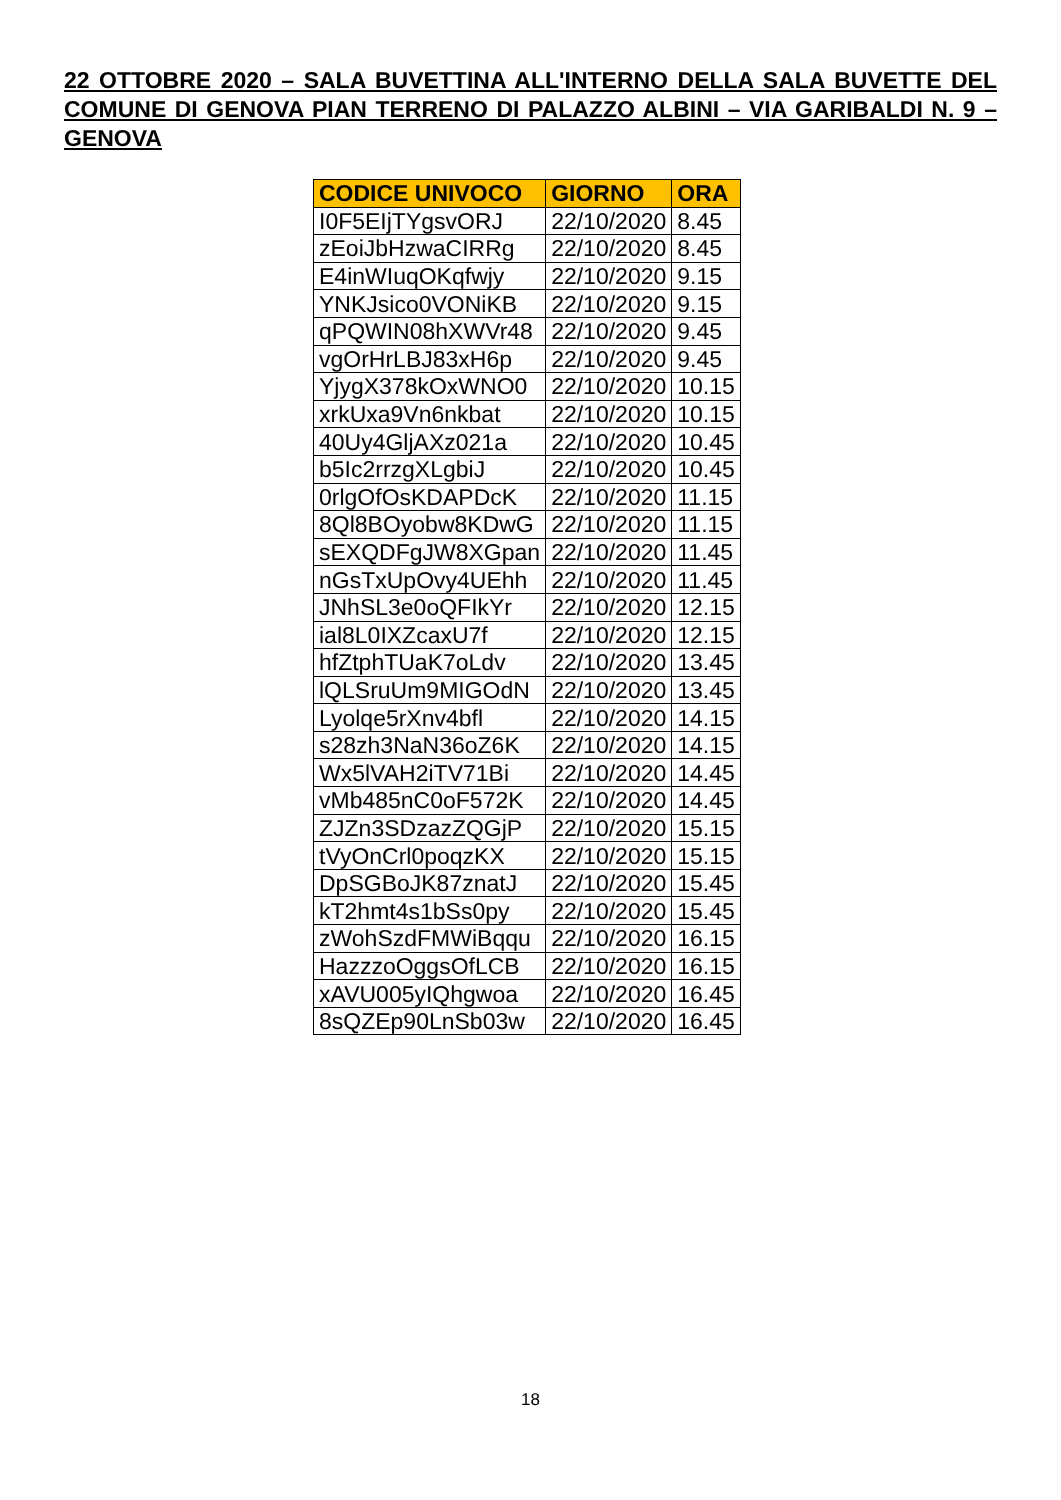22 OTTOBRE 2020 – SALA BUVETTINA ALL'INTERNO DELLA SALA BUVETTE DEL COMUNE DI GENOVA PIAN TERRENO DI PALAZZO ALBINI – VIA GARIBALDI N. 9 – GENOVA
| CODICE UNIVOCO | GIORNO | ORA |
| --- | --- | --- |
| I0F5EIjTYgsvORJ | 22/10/2020 | 8.45 |
| zEoiJbHzwaCIRRg | 22/10/2020 | 8.45 |
| E4inWIuqOKqfwjy | 22/10/2020 | 9.15 |
| YNKJsico0VONiKB | 22/10/2020 | 9.15 |
| qPQWIN08hXWVr48 | 22/10/2020 | 9.45 |
| vgOrHrLBJ83xH6p | 22/10/2020 | 9.45 |
| YjygX378kOxWNO0 | 22/10/2020 | 10.15 |
| xrkUxa9Vn6nkbat | 22/10/2020 | 10.15 |
| 40Uy4GljAXz021a | 22/10/2020 | 10.45 |
| b5Ic2rrzgXLgbiJ | 22/10/2020 | 10.45 |
| 0rlgOfOsKDAPDcK | 22/10/2020 | 11.15 |
| 8Ql8BOyobw8KDwG | 22/10/2020 | 11.15 |
| sEXQDFgJW8XGpan | 22/10/2020 | 11.45 |
| nGsTxUpOvy4UEhh | 22/10/2020 | 11.45 |
| JNhSL3e0oQFIkYr | 22/10/2020 | 12.15 |
| ial8L0IXZcaxU7f | 22/10/2020 | 12.15 |
| hfZtphTUaK7oLdv | 22/10/2020 | 13.45 |
| lQLSruUm9MIGOdN | 22/10/2020 | 13.45 |
| Lyolqe5rXnv4bfl | 22/10/2020 | 14.15 |
| s28zh3NaN36oZ6K | 22/10/2020 | 14.15 |
| Wx5lVAH2iTV71Bi | 22/10/2020 | 14.45 |
| vMb485nC0oF572K | 22/10/2020 | 14.45 |
| ZJZn3SDzazZQGjP | 22/10/2020 | 15.15 |
| tVyOnCrl0poqzKX | 22/10/2020 | 15.15 |
| DpSGBoJK87znatJ | 22/10/2020 | 15.45 |
| kT2hmt4s1bSs0py | 22/10/2020 | 15.45 |
| zWohSzdFMWiBqqu | 22/10/2020 | 16.15 |
| HazzzoOggsOfLCB | 22/10/2020 | 16.15 |
| xAVU005yIQhgwoa | 22/10/2020 | 16.45 |
| 8sQZEp90LnSb03w | 22/10/2020 | 16.45 |
18